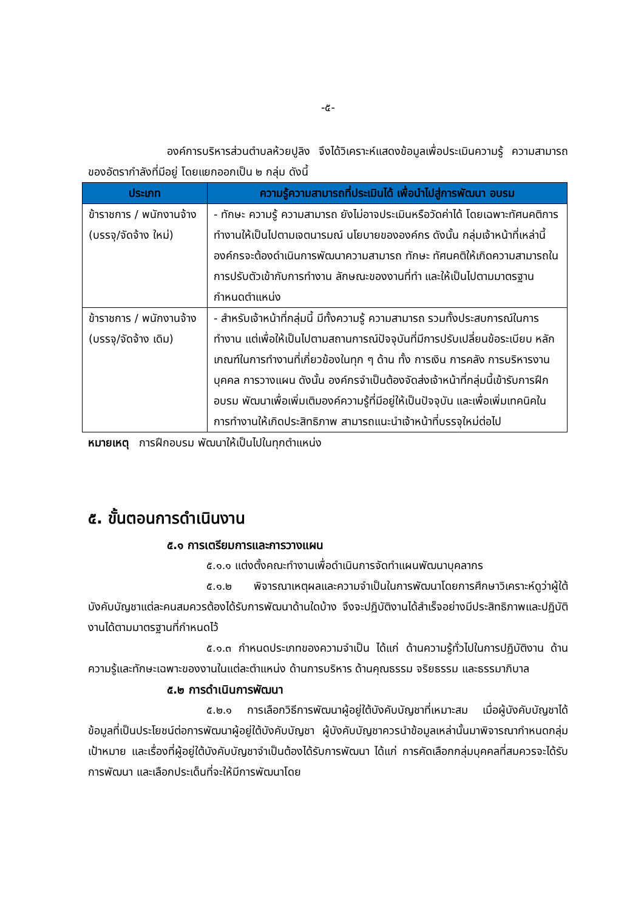-๕-
องค์การบริหารส่วนตำบลห้วยปูลิง จึงได้วิเคราะห์แสดงข้อมูลเพื่อประเมินความรู้ ความสามารถของอัตรากำลังที่มีอยู่ โดยแยกออกเป็น ๒ กลุ่ม ดังนี้
| ประเภท | ความรู้ความสามารถที่ประเมินได้ เพื่อนำไปสู่การพัฒนา อบรม |
| --- | --- |
| ข้าราชการ / พนักงานจ้าง (บรรจุ/จัดจ้าง ใหม่) | - ทักษะ ความรู้ ความสามารถ ยังไม่อาจประเมินหรือวัดค่าได้ โดยเฉพาะทัศนคติการทำงานให้เป็นไปตามเจตนารมณ์ นโยบายขององค์กร ดังนั้น กลุ่มเจ้าหน้าที่เหล่านี้ องค์กรจะต้องดำเนินการพัฒนาความสามารถ ทักษะ ทัศนคติให้เกิดความสามารถในการปรับตัวเข้ากับการทำงาน ลักษณะของงานที่ทำ และให้เป็นไปตามมาตรฐานกำหนดตำแหน่ง |
| ข้าราชการ / พนักงานจ้าง (บรรจุ/จัดจ้าง เดิม) | - สำหรับเจ้าหน้าที่กลุ่มนี้ มีทั้งความรู้ ความสามารถ รวมทั้งประสบการณ์ในการทำงาน แต่เพื่อให้เป็นไปตามสถานการณ์ปัจจุบันที่มีการปรับเปลี่ยนข้อระเบียบ หลักเกณฑ์ในการทำงานที่เกี่ยวข้องในทุก ๆ ด้าน ทั้ง การเงิน การคลัง การบริหารงานบุคคล การวางแผน ดังนั้น องค์กรจำเป็นต้องจัดส่งเจ้าหน้าที่กลุ่มนี้เข้ารับการฝึกอบรม พัฒนาเพื่อเพิ่มเติมองค์ความรู้ที่มีอยู่ให้เป็นปัจจุบัน และเพื่อเพิ่มเทคนิคในการทำงานให้เกิดประสิทธิภาพ สามารถแนะนำเจ้าหน้าที่บรรจุใหม่ต่อไป |
หมายเหตุ การฝึกอบรม พัฒนาให้เป็นไปในทุกตำแหน่ง
๕. ขั้นตอนการดำเนินงาน
๕.๑ การเตรียมการและการวางแผน
๕.๑.๑ แต่งตั้งคณะทำงานเพื่อดำเนินการจัดทำแผนพัฒนาบุคลากร
๕.๑.๒ พิจารณาเหตุผลและความจำเป็นในการพัฒนาโดยการศึกษาวิเคราะห์ดูว่าผู้ใต้บังคับบัญชาแต่ละคนสมควรต้องได้รับการพัฒนาด้านใดบ้าง จึงจะปฏิบัติงานได้สำเร็จอย่างมีประสิทธิภาพและปฏิบัติงานได้ตามมาตรฐานที่กำหนดไว้
๕.๑.๓ กำหนดประเภทของความจำเป็น ได้แก่ ด้านความรู้ทั่วไปในการปฏิบัติงาน ด้านความรู้และทักษะเฉพาะของงานในแต่ละตำแหน่ง ด้านการบริหาร ด้านคุณธรรม จริยธรรม และธรรมาภิบาล
๕.๒ การดำเนินการพัฒนา
๕.๒.๑ การเลือกวิธีการพัฒนาผู้อยู่ใต้บังคับบัญชาที่เหมาะสม เมื่อผู้บังคับบัญชาได้ข้อมูลที่เป็นประโยชน์ต่อการพัฒนาผู้อยู่ใต้บังคับบัญชา ผู้บังคับบัญชาควรนำข้อมูลเหล่านั้นมาพิจารณากำหนดกลุ่มเป้าหมาย และเรื่องที่ผู้อยู่ใต้บังคับบัญชาจำเป็นต้องได้รับการพัฒนา ได้แก่ การคัดเลือกกลุ่มบุคคลที่สมควรจะได้รับการพัฒนา และเลือกประเด็นที่จะให้มีการพัฒนาโดย